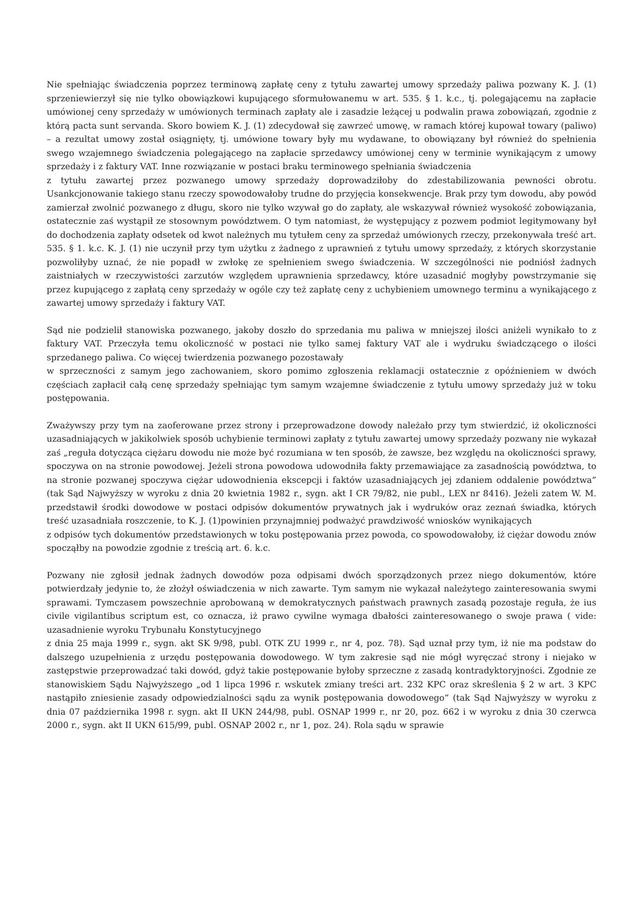Nie spełniając świadczenia poprzez terminową zapłatę ceny z tytułu zawartej umowy sprzedaży paliwa pozwany K. J. (1) sprzeniewierzył się nie tylko obowiązkowi kupującego sformułowanemu w art. 535. § 1. k.c., tj. polegającemu na zapłacie umówionej ceny sprzedaży w umówionych terminach zapłaty ale i zasadzie leżącej u podwalin prawa zobowiązań, zgodnie z którą pacta sunt servanda. Skoro bowiem K. J. (1) zdecydował się zawrzeć umowę, w ramach której kupował towary (paliwo) – a rezultat umowy został osiągnięty, tj. umówione towary były mu wydawane, to obowiązany był również do spełnienia swego wzajemnego świadczenia polegającego na zapłacie sprzedawcy umówionej ceny w terminie wynikającym z umowy sprzedaży i z faktury VAT. Inne rozwiązanie w postaci braku terminowego spełniania świadczenia
z tytułu zawartej przez pozwanego umowy sprzedaży doprowadziłoby do zdestabilizowania pewności obrotu. Usankcjonowanie takiego stanu rzeczy spowodowałoby trudne do przyjęcia konsekwencje. Brak przy tym dowodu, aby powód zamierzał zwolnić pozwanego z długu, skoro nie tylko wzywał go do zapłaty, ale wskazywał również wysokość zobowiązania, ostatecznie zaś wystąpił ze stosownym powództwem. O tym natomiast, że występujący z pozwem podmiot legitymowany był do dochodzenia zapłaty odsetek od kwot należnych mu tytułem ceny za sprzedaż umówionych rzeczy, przekonywała treść art. 535. § 1. k.c. K. J. (1) nie uczynił przy tym użytku z żadnego z uprawnień z tytułu umowy sprzedaży, z których skorzystanie pozwoliłyby uznać, że nie popadł w zwłokę ze spełnieniem swego świadczenia. W szczególności nie podniósł żadnych zaistniałych w rzeczywistości zarzutów względem uprawnienia sprzedawcy, które uzasadnić mogłyby powstrzymanie się przez kupującego z zapłatą ceny sprzedaży w ogóle czy też zapłatę ceny z uchybieniem umownego terminu a wynikającego z zawartej umowy sprzedaży i faktury VAT.
Sąd nie podzielił stanowiska pozwanego, jakoby doszło do sprzedania mu paliwa w mniejszej ilości aniżeli wynikało to z faktury VAT. Przeczyła temu okoliczność w postaci nie tylko samej faktury VAT ale i wydruku świadczącego o ilości sprzedanego paliwa. Co więcej twierdzenia pozwanego pozostawały
w sprzeczności z samym jego zachowaniem, skoro pomimo zgłoszenia reklamacji ostatecznie z opóźnieniem w dwóch częściach zapłacił całą cenę sprzedaży spełniając tym samym wzajemne świadczenie z tytułu umowy sprzedaży już w toku postępowania.
Zważywszy przy tym na zaoferowane przez strony i przeprowadzone dowody należało przy tym stwierdzić, iż okoliczności uzasadniających w jakikolwiek sposób uchybienie terminowi zapłaty z tytułu zawartej umowy sprzedaży pozwany nie wykazał zaś „reguła dotycząca ciężaru dowodu nie może być rozumiana w ten sposób, że zawsze, bez względu na okoliczności sprawy, spoczywa on na stronie powodowej. Jeżeli strona powodowa udowodniła fakty przemawiające za zasadnością powództwa, to na stronie pozwanej spoczywa ciężar udowodnienia ekscepcji i faktów uzasadniających jej zdaniem oddalenie powództwa” (tak Sąd Najwyższy w wyroku z dnia 20 kwietnia 1982 r., sygn. akt I CR 79/82, nie publ., LEX nr 8416). Jeżeli zatem W. M. przedstawił środki dowodowe w postaci odpisów dokumentów prywatnych jak i wydruków oraz zeznań świadka, których treść uzasadniała roszczenie, to K. J. (1)powinien przynajmniej podważyć prawdziwość wniosków wynikających
z odpisów tych dokumentów przedstawionych w toku postępowania przez powoda, co spowodowałoby, iż ciężar dowodu znów spocząłby na powodzie zgodnie z treścią art. 6. k.c.
Pozwany nie zgłosił jednak żadnych dowodów poza odpisami dwóch sporządzonych przez niego dokumentów, które potwierdzały jedynie to, że złożył oświadczenia w nich zawarte. Tym samym nie wykazał należytego zainteresowania swymi sprawami. Tymczasem powszechnie aprobowaną w demokratycznych państwach prawnych zasadą pozostaje reguła, że ius civile vigilantibus scriptum est, co oznacza, iż prawo cywilne wymaga dbałości zainteresowanego o swoje prawa ( vide: uzasadnienie wyroku Trybunału Konstytucyjnego
z dnia 25 maja 1999 r., sygn. akt SK 9/98, publ. OTK ZU 1999 r., nr 4, poz. 78). Sąd uznał przy tym, iż nie ma podstaw do dalszego uzupełnienia z urzędu postępowania dowodowego. W tym zakresie sąd nie mógł wyręczać strony i niejako w zastępstwie przeprowadzać taki dowód, gdyż takie postępowanie byłoby sprzeczne z zasadą kontradyktoryjności. Zgodnie ze stanowiskiem Sądu Najwyższego „od 1 lipca 1996 r. wskutek zmiany treści art. 232 KPC oraz skreślenia § 2 w art. 3 KPC nastąpiło zniesienie zasady odpowiedzialności sądu za wynik postępowania dowodowego” (tak Sąd Najwyższy w wyroku z dnia 07 października 1998 r. sygn. akt II UKN 244/98, publ. OSNAP 1999 r., nr 20, poz. 662 i w wyroku z dnia 30 czerwca 2000 r., sygn. akt II UKN 615/99, publ. OSNAP 2002 r., nr 1, poz. 24). Rola sądu w sprawie